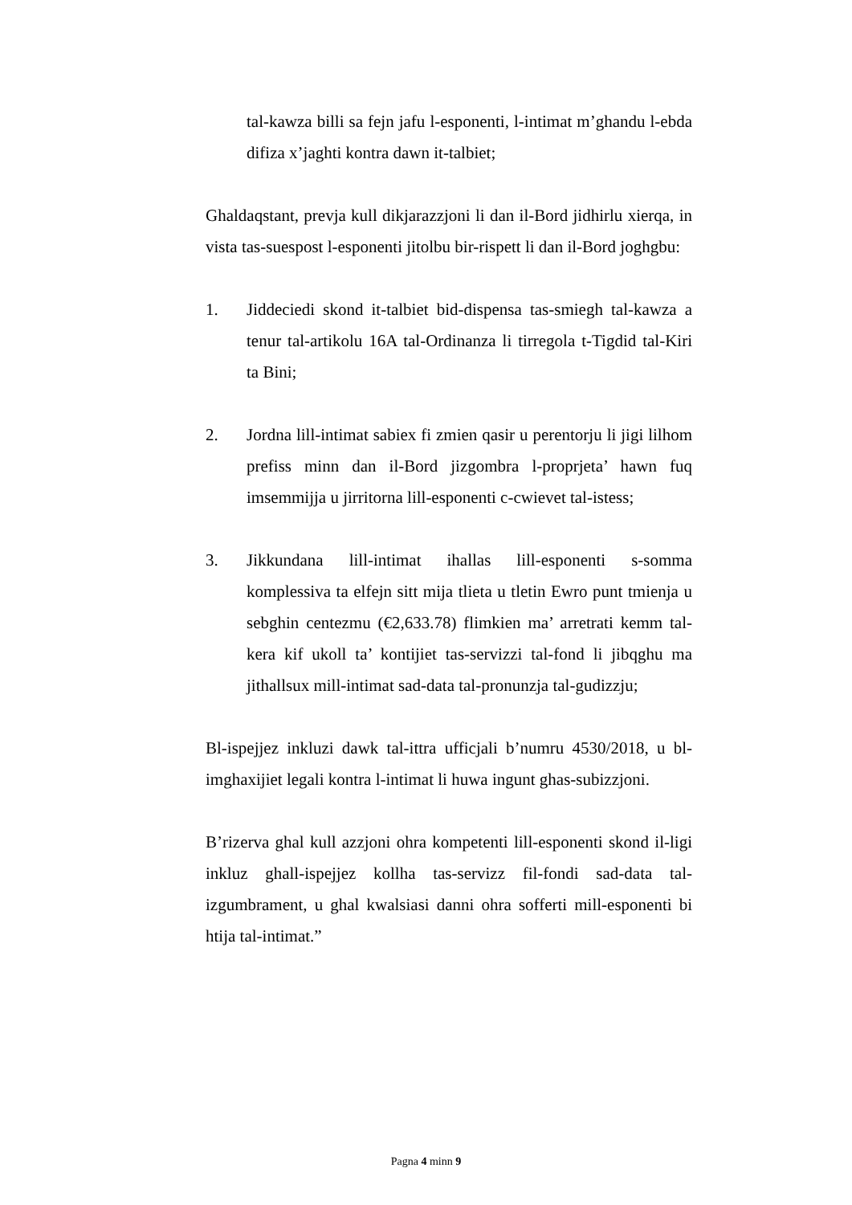tal-kawza billi sa fejn jafu l-esponenti, l-intimat m’ghandu l-ebda difiza x’jaghti kontra dawn it-talbiet;
Ghaldaqstant, prevja kull dikjarazzjoni li dan il-Bord jidhirlu xierqa, in vista tas-suespost l-esponenti jitolbu bir-rispett li dan il-Bord joghgbu:
1. Jiddeciedi skond it-talbiet bid-dispensa tas-smiegh tal-kawza a tenur tal-artikolu 16A tal-Ordinanza li tirregola t-Tigdid tal-Kiri ta Bini;
2. Jordna lill-intimat sabiex fi zmien qasir u perentorju li jigi lilhom prefiss minn dan il-Bord jizgombra l-proprjeta’ hawn fuq imsemmijja u jirritorna lill-esponenti c-cwievet tal-istess;
3. Jikkundana lill-intimat ihallas lill-esponenti s-somma komplessiva ta elfejn sitt mija tlieta u tletin Ewro punt tmienja u sebghin centezmu (€2,633.78) flimkien ma’ arretrati kemm tal-kera kif ukoll ta’ kontijiet tas-servizzi tal-fond li jibqghu ma jithallsux mill-intimat sad-data tal-pronunzja tal-gudizzju;
Bl-ispejjez inkluzi dawk tal-ittra ufficjali b’numru 4530/2018, u bl-imghaxijiet legali kontra l-intimat li huwa ingunt ghas-subizzjoni.
B’rizerva ghal kull azzjoni ohra kompetenti lill-esponenti skond il-ligi inkluz ghall-ispejjez kollha tas-servizz fil-fondi sad-data tal-izgumbrament, u ghal kwalsiasi danni ohra sofferti mill-esponenti bi htija tal-intimat.”
Pagna 4 minn 9